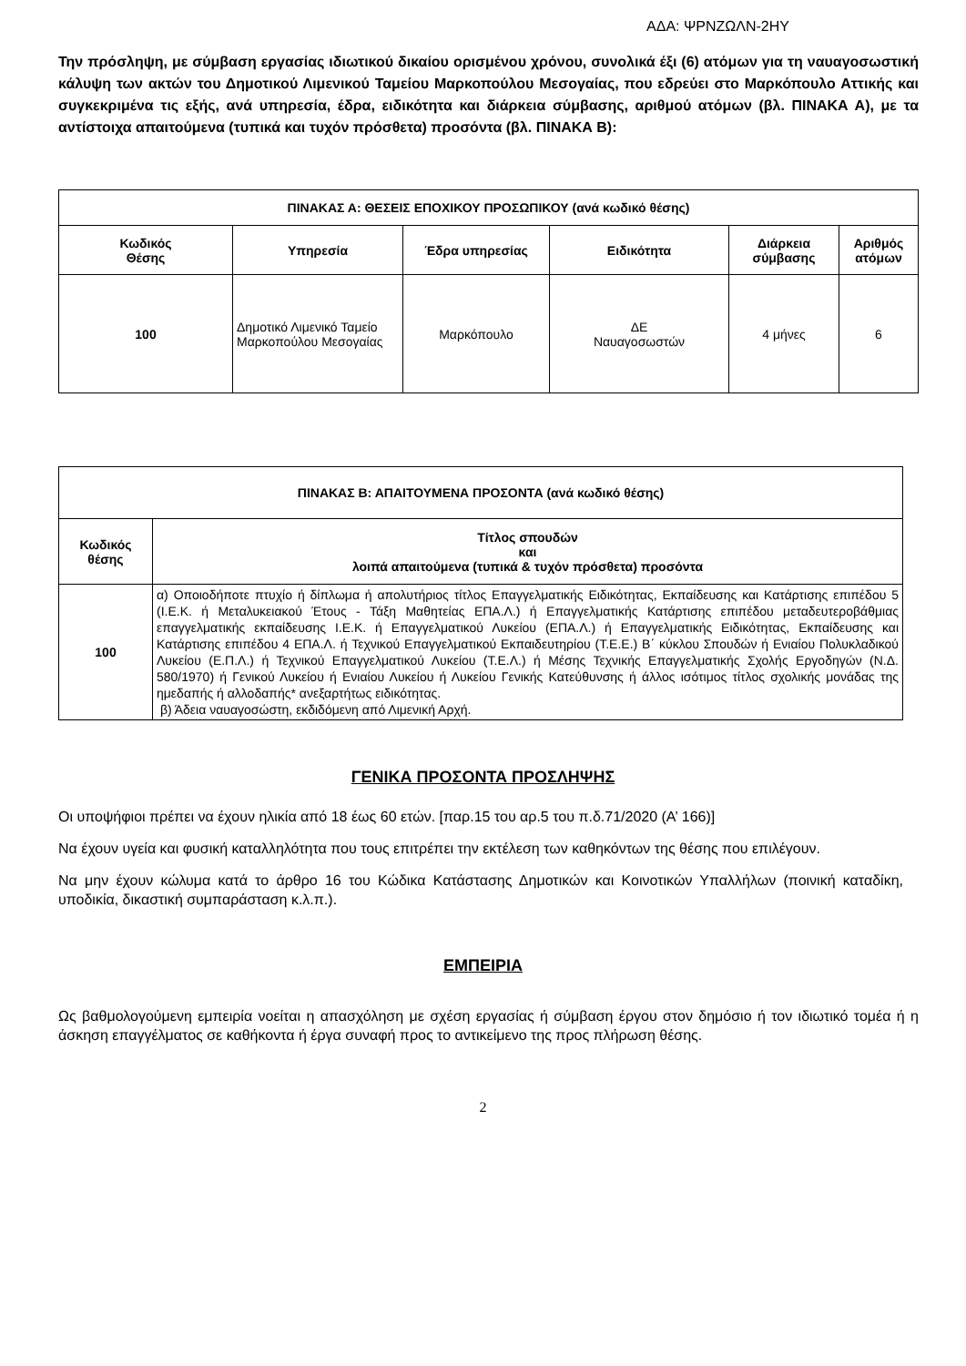ΑΔΑ: ΨΡΝΖΩΛΝ-2ΗΥ
Την πρόσληψη, με σύμβαση εργασίας ιδιωτικού δικαίου ορισμένου χρόνου, συνολικά έξι (6) ατόμων για τη ναυαγοσωστική κάλυψη των ακτών του Δημοτικού Λιμενικού Ταμείου Μαρκοπούλου Μεσογαίας, που εδρεύει στο Μαρκόπουλο Αττικής και συγκεκριμένα τις εξής, ανά υπηρεσία, έδρα, ειδικότητα και διάρκεια σύμβασης, αριθμού ατόμων (βλ. ΠΙΝΑΚΑ Α), με τα αντίστοιχα απαιτούμενα (τυπικά και τυχόν πρόσθετα) προσόντα (βλ. ΠΙΝΑΚΑ Β):
| ΠΙΝΑΚΑΣ Α: ΘΕΣΕΙΣ ΕΠΟΧΙΚΟΥ ΠΡΟΣΩΠΙΚΟΥ (ανά κωδικό θέσης) | | | | | |
| --- | --- | --- | --- | --- | --- |
| Κωδικός Θέσης | Υπηρεσία | Έδρα υπηρεσίας | Ειδικότητα | Διάρκεια σύμβασης | Αριθμός ατόμων |
| 100 | Δημοτικό Λιμενικό Ταμείο Μαρκοπούλου Μεσογαίας | Μαρκόπουλο | ΔΕ Ναυαγοσωστών | 4 μήνες | 6 |
| ΠΙΝΑΚΑΣ Β: ΑΠΑΙΤΟΥΜΕΝΑ ΠΡΟΣΟΝΤΑ (ανά κωδικό θέσης) | |
| --- | --- |
| Κωδικός θέσης | Τίτλος σπουδών και λοιπά απαιτούμενα (τυπικά & τυχόν πρόσθετα) προσόντα |
| 100 | α) Οποιοδήποτε πτυχίο ή δίπλωμα ή απολυτήριος τίτλος Επαγγελματικής Ειδικότητας, Εκπαίδευσης και Κατάρτισης επιπέδου 5 (Ι.Ε.Κ. ή Μεταλυκειακού Έτους - Τάξη Μαθητείας ΕΠΑ.Λ.) ή Επαγγελματικής Κατάρτισης επιπέδου μεταδευτεροβάθμιας επαγγελματικής εκπαίδευσης Ι.Ε.Κ. ή Επαγγελματικού Λυκείου (ΕΠΑ.Λ.) ή Επαγγελματικής Ειδικότητας, Εκπαίδευσης και Κατάρτισης επιπέδου 4 ΕΠΑ.Λ. ή Τεχνικού Επαγγελματικού Εκπαιδευτηρίου (Τ.Ε.Ε.) Β΄ κύκλου Σπουδών ή Ενιαίου Πολυκλαδικού Λυκείου (Ε.Π.Λ.) ή Τεχνικού Επαγγελματικού Λυκείου (Τ.Ε.Λ.) ή Μέσης Τεχνικής Επαγγελματικής Σχολής Εργοδηγών (Ν.Δ. 580/1970) ή Γενικού Λυκείου ή Ενιαίου Λυκείου ή Λυκείου Γενικής Κατεύθυνσης ή άλλος ισότιμος τίτλος σχολικής μονάδας της ημεδαπής ή αλλοδαπής* ανεξαρτήτως ειδικότητας. β) Άδεια ναυαγοσώστη, εκδιδόμενη από Λιμενική Αρχή. |
ΓΕΝΙΚΑ ΠΡΟΣΟΝΤΑ ΠΡΟΣΛΗΨΗΣ
Οι υποψήφιοι πρέπει να έχουν ηλικία από 18 έως 60 ετών. [παρ.15 του αρ.5 του π.δ.71/2020 (Α’ 166)]
Να έχουν υγεία και φυσική καταλληλότητα που τους επιτρέπει την εκτέλεση των καθηκόντων της θέσης που επιλέγουν.
Να μην έχουν κώλυμα κατά το άρθρο 16 του Κώδικα Κατάστασης Δημοτικών και Κοινοτικών Υπαλλήλων (ποινική καταδίκη, υποδικία, δικαστική συμπαράσταση κ.λ.π.).
ΕΜΠΕΙΡΙΑ
Ως βαθμολογούμενη εμπειρία νοείται η απασχόληση με σχέση εργασίας ή σύμβαση έργου στον δημόσιο ή τον ιδιωτικό τομέα ή η άσκηση επαγγέλματος σε καθήκοντα ή έργα συναφή προς το αντικείμενο της προς πλήρωση θέσης.
2